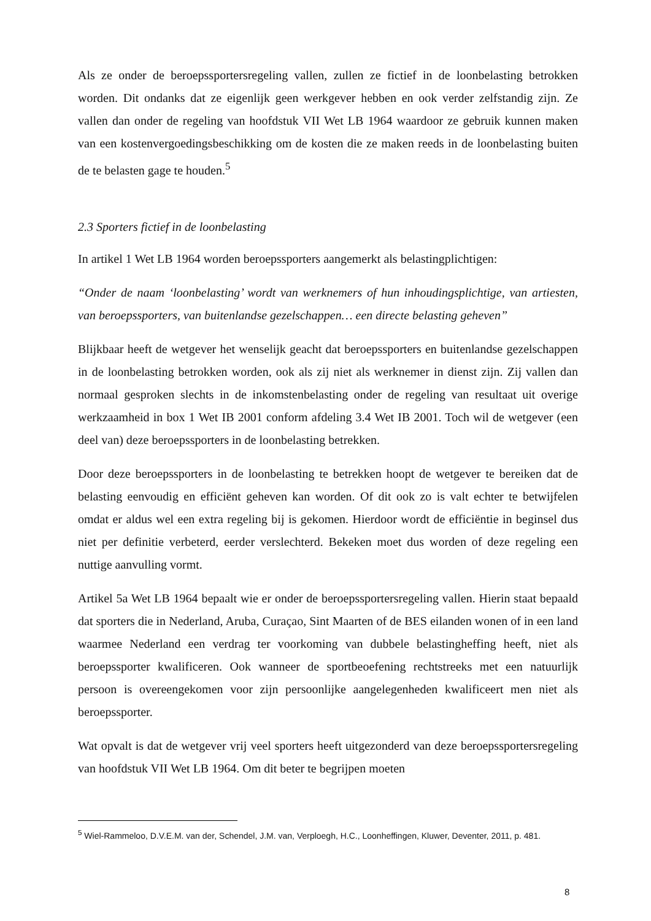Als ze onder de beroepssportersregeling vallen, zullen ze fictief in de loonbelasting betrokken worden. Dit ondanks dat ze eigenlijk geen werkgever hebben en ook verder zelfstandig zijn. Ze vallen dan onder de regeling van hoofdstuk VII Wet LB 1964 waardoor ze gebruik kunnen maken van een kostenvergoedingsbeschikking om de kosten die ze maken reeds in de loonbelasting buiten de te belasten gage te houden.<sup>5</sup>
2.3 Sporters fictief in de loonbelasting
In artikel 1 Wet LB 1964 worden beroepssporters aangemerkt als belastingplichtigen:
“Onder de naam ‘loonbelasting’ wordt van werknemers of hun inhoudingsplichtige, van artiesten, van beroepssporters, van buitenlandse gezelschappen… een directe belasting geheven”
Blijkbaar heeft de wetgever het wenselijk geacht dat beroepssporters en buitenlandse gezelschappen in de loonbelasting betrokken worden, ook als zij niet als werknemer in dienst zijn. Zij vallen dan normaal gesproken slechts in de inkomstenbelasting onder de regeling van resultaat uit overige werkzaamheid in box 1 Wet IB 2001 conform afdeling 3.4 Wet IB 2001. Toch wil de wetgever (een deel van) deze beroepssporters in de loonbelasting betrekken.
Door deze beroepssporters in de loonbelasting te betrekken hoopt de wetgever te bereiken dat de belasting eenvoudig en efficiënt geheven kan worden. Of dit ook zo is valt echter te betwijfelen omdat er aldus wel een extra regeling bij is gekomen. Hierdoor wordt de efficiëntie in beginsel dus niet per definitie verbeterd, eerder verslechterd. Bekeken moet dus worden of deze regeling een nuttige aanvulling vormt.
Artikel 5a Wet LB 1964 bepaalt wie er onder de beroepssportersregeling vallen. Hierin staat bepaald dat sporters die in Nederland, Aruba, Curaçao, Sint Maarten of de BES eilanden wonen of in een land waarmee Nederland een verdrag ter voorkoming van dubbele belastingheffing heeft, niet als beroepssporter kwalificeren. Ook wanneer de sportbeoefening rechtstreeks met een natuurlijk persoon is overeengekomen voor zijn persoonlijke aangelegenheden kwalificeert men niet als beroepssporter.
Wat opvalt is dat de wetgever vrij veel sporters heeft uitgezonderd van deze beroepssportersregeling van hoofdstuk VII Wet LB 1964. Om dit beter te begrijpen moeten
<sup>5</sup> Wiel-Rammeloo, D.V.E.M. van der, Schendel, J.M. van, Verploegh, H.C., Loonheffingen, Kluwer, Deventer, 2011, p. 481.
8